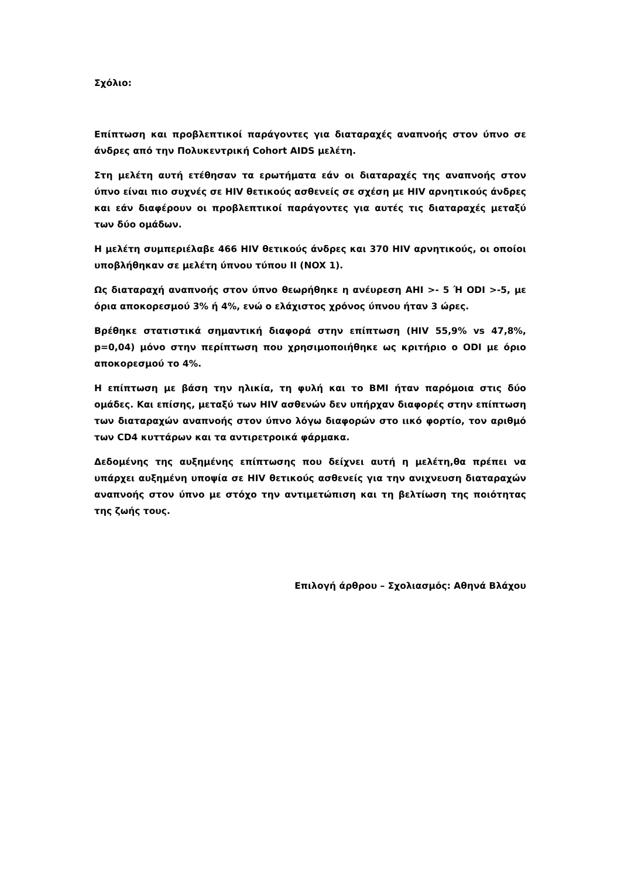Σχόλιο:
Επίπτωση και προβλεπτικοί παράγοντες για διαταραχές αναπνοής στον ύπνο σε άνδρες από την Πολυκεντρική Cohort AIDS μελέτη.
Στη μελέτη αυτή ετέθησαν τα ερωτήματα εάν οι διαταραχές της αναπνοής στον ύπνο είναι πιο συχνές σε HIV θετικούς ασθενείς σε σχέση με HIV αρνητικούς άνδρες και εάν διαφέρουν οι προβλεπτικοί παράγοντες για αυτές τις διαταραχές μεταξύ των δύο ομάδων.
Η μελέτη συμπεριέλαβε 466 HIV θετικούς άνδρες και 370 HIV αρνητικούς, οι οποίοι υποβλήθηκαν σε μελέτη ύπνου τύπου II (NOX 1).
Ως διαταραχή αναπνοής στον ύπνο θεωρήθηκε η ανέυρεση AHI >- 5 Ή ODI >-5, με όρια αποκορεσμού 3% ή 4%, ενώ ο ελάχιστος χρόνος ύπνου ήταν 3 ώρες.
Βρέθηκε στατιστικά σημαντική διαφορά στην επίπτωση (HIV 55,9% vs 47,8%, p=0,04) μόνο στην περίπτωση που χρησιμοποιήθηκε ως κριτήριο ο ODI με όριο αποκορεσμού το 4%.
Η επίπτωση με βάση την ηλικία, τη φυλή και το BMI ήταν παρόμοια στις δύο ομάδες. Και επίσης, μεταξύ των HIV ασθενών δεν υπήρχαν διαφορές στην επίπτωση των διαταραχών αναπνοής στον ύπνο λόγω διαφορών στο ιικό φορτίο, τον αριθμό των CD4 κυττάρων και τα αντιρετροικά φάρμακα.
Δεδομένης της αυξημένης επίπτωσης που δείχνει αυτή η μελέτη,θα πρέπει να υπάρχει αυξημένη υποψία σε HIV θετικούς ασθενείς για την ανιχνευση διαταραχών αναπνοής στον ύπνο με στόχο την αντιμετώπιση και τη βελτίωση της ποιότητας της ζωής τους.
Επιλογή άρθρου – Σχολιασμός: Αθηνά Βλάχου